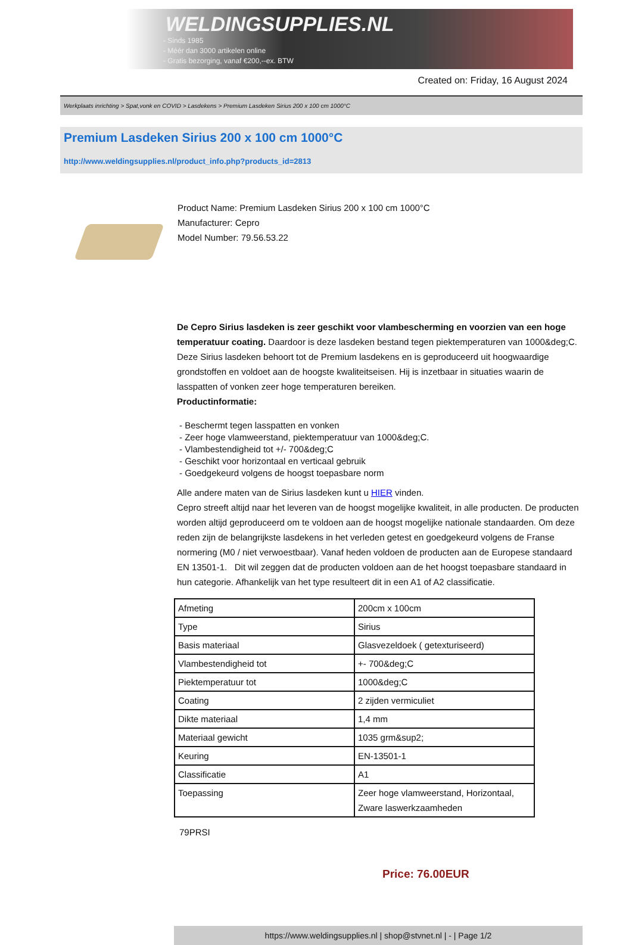WELDINGSUPPLIES.NL
- Sinds 1985
- Méér dan 3000 artikelen online
- Gratis bezorging, vanaf €200,--ex. BTW
Created on: Friday, 16 August 2024
Werkplaats inrichting > Spat,vonk en COVID > Lasdekens > Premium Lasdeken Sirius 200 x 100 cm 1000°C
Premium Lasdeken Sirius 200 x 100 cm 1000°C
http://www.weldingsupplies.nl/product_info.php?products_id=2813
Product Name: Premium Lasdeken Sirius 200 x 100 cm 1000°C
Manufacturer: Cepro
Model Number: 79.56.53.22
De Cepro Sirius lasdeken is zeer geschikt voor vlambescherming en voorzien van een hoge temperatuur coating. Daardoor is deze lasdeken bestand tegen piektemperaturen van 1000&deg;C. Deze Sirius lasdeken behoort tot de Premium lasdekens en is geproduceerd uit hoogwaardige grondstoffen en voldoet aan de hoogste kwaliteitseisen. Hij is inzetbaar in situaties waarin de lasspatten of vonken zeer hoge temperaturen bereiken.
Productinformatie:
- Beschermt tegen lasspatten en vonken
- Zeer hoge vlamweerstand, piektemperatuur van 1000&deg;C.
- Vlambestendigheid tot +/- 700&deg;C
- Geschikt voor horizontaal en verticaal gebruik
- Goedgekeurd volgens de hoogst toepasbare norm
Alle andere maten van de Sirius lasdeken kunt u HIER vinden.
Cepro streeft altijd naar het leveren van de hoogst mogelijke kwaliteit, in alle producten. De producten worden altijd geproduceerd om te voldoen aan de hoogst mogelijke nationale standaarden. Om deze reden zijn de belangrijkste lasdekens in het verleden getest en goedgekeurd volgens de Franse normering (M0 / niet verwoestbaar). Vanaf heden voldoen de producten aan de Europese standaard EN 13501-1. Dit wil zeggen dat de producten voldoen aan de het hoogst toepasbare standaard in hun categorie. Afhankelijk van het type resulteert dit in een A1 of A2 classificatie.
| Afmeting | 200cm x 100cm |
| Type | Sirius |
| Basis materiaal | Glasvezeldoek ( getexturiseerd) |
| Vlambestendigheid tot | +- 700&deg;C |
| Piektemperatuur tot | 1000&deg;C |
| Coating | 2 zijden vermiculiet |
| Dikte materiaal | 1,4 mm |
| Materiaal gewicht | 1035 grm&sup2; |
| Keuring | EN-13501-1 |
| Classificatie | A1 |
| Toepassing | Zeer hoge vlamweerstand, Horizontaal, Zware laswerkzaamheden |
79PRSI
Price: 76.00EUR
https://www.weldingsupplies.nl | shop@stvnet.nl | - | Page 1/2